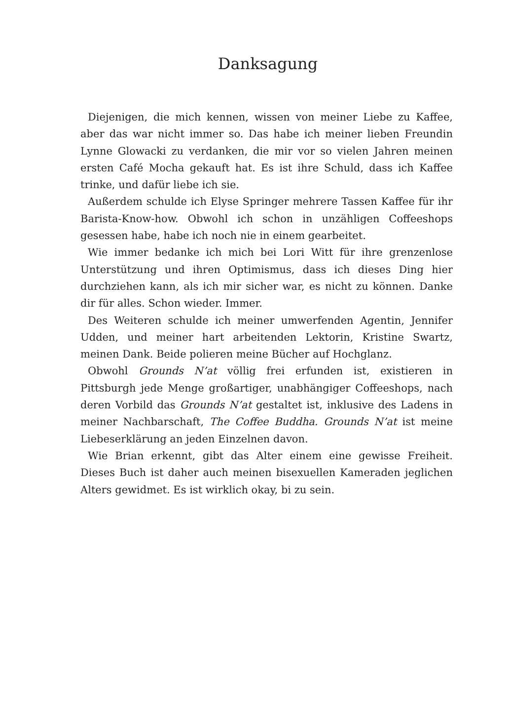Danksagung
Diejenigen, die mich kennen, wissen von meiner Liebe zu Kaffee, aber das war nicht immer so. Das habe ich meiner lieben Freundin Lynne Glowacki zu verdanken, die mir vor so vielen Jahren meinen ersten Café Mocha gekauft hat. Es ist ihre Schuld, dass ich Kaffee trinke, und dafür liebe ich sie.
Außerdem schulde ich Elyse Springer mehrere Tassen Kaffee für ihr Barista-Know-how. Obwohl ich schon in unzähligen Coffeeshops gesessen habe, habe ich noch nie in einem gearbeitet.
Wie immer bedanke ich mich bei Lori Witt für ihre grenzenlose Unterstützung und ihren Optimismus, dass ich dieses Ding hier durchziehen kann, als ich mir sicher war, es nicht zu können. Danke dir für alles. Schon wieder. Immer.
Des Weiteren schulde ich meiner umwerfenden Agentin, Jennifer Udden, und meiner hart arbeitenden Lektorin, Kristine Swartz, meinen Dank. Beide polieren meine Bücher auf Hochglanz.
Obwohl Grounds N’at völlig frei erfunden ist, existieren in Pittsburgh jede Menge großartiger, unabhängiger Coffeeshops, nach deren Vorbild das Grounds N’at gestaltet ist, inklusive des Ladens in meiner Nachbarschaft, The Coffee Buddha. Grounds N’at ist meine Liebeserklärung an jeden Einzelnen davon.
Wie Brian erkennt, gibt das Alter einem eine gewisse Freiheit. Dieses Buch ist daher auch meinen bisexuellen Kameraden jeglichen Alters gewidmet. Es ist wirklich okay, bi zu sein.